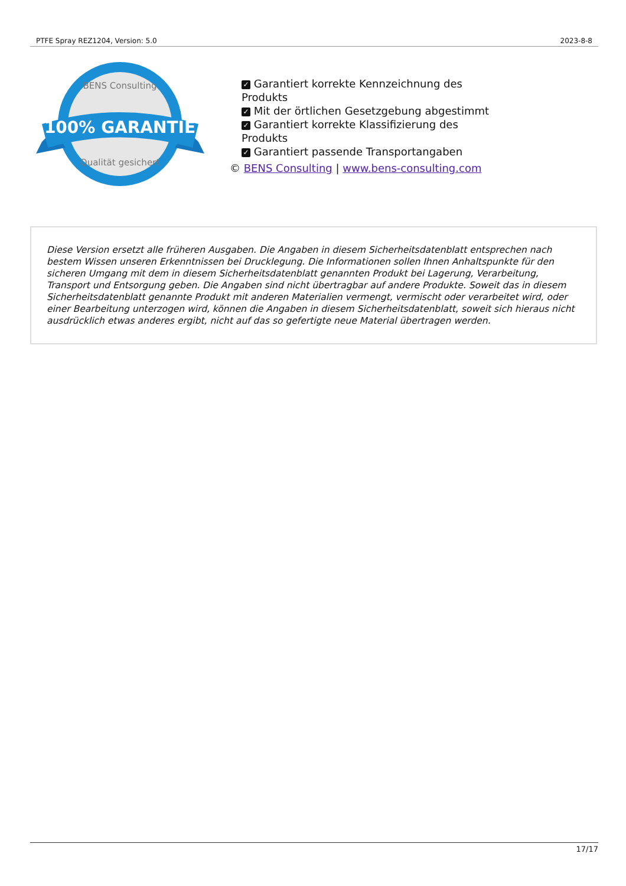PTFE Spray REZ1204, Version: 5.0 2023-8-8
100% GARANTIE
BENS Consulting
Qualität gesichert
✓ Garantiert korrekte Kennzeichnung des Produkts
✓ Mit der örtlichen Gesetzgebung abgestimmt
✓ Garantiert korrekte Klassifizierung des Produkts
✓ Garantiert passende Transportangaben
© BENS Consulting | www.bens-consulting.com
Diese Version ersetzt alle früheren Ausgaben. Die Angaben in diesem Sicherheitsdatenblatt entsprechen nach bestem Wissen unseren Erkenntnissen bei Drucklegung. Die Informationen sollen Ihnen Anhaltspunkte für den sicheren Umgang mit dem in diesem Sicherheitsdatenblatt genannten Produkt bei Lagerung, Verarbeitung, Transport und Entsorgung geben. Die Angaben sind nicht übertragbar auf andere Produkte. Soweit das in diesem Sicherheitsdatenblatt genannte Produkt mit anderen Materialien vermengt, vermischt oder verarbeitet wird, oder einer Bearbeitung unterzogen wird, können die Angaben in diesem Sicherheitsdatenblatt, soweit sich hieraus nicht ausdrücklich etwas anderes ergibt, nicht auf das so gefertigte neue Material übertragen werden.
17/17